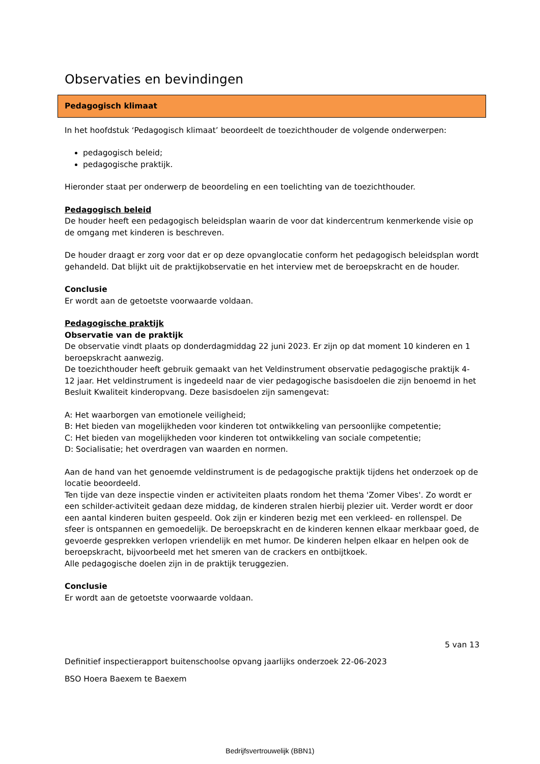Observaties en bevindingen
Pedagogisch klimaat
In het hoofdstuk ‘Pedagogisch klimaat’ beoordeelt de toezichthouder de volgende onderwerpen:
pedagogisch beleid;
pedagogische praktijk.
Hieronder staat per onderwerp de beoordeling en een toelichting van de toezichthouder.
Pedagogisch beleid
De houder heeft een pedagogisch beleidsplan waarin de voor dat kindercentrum kenmerkende visie op de omgang met kinderen is beschreven.
De houder draagt er zorg voor dat er op deze opvanglocatie conform het pedagogisch beleidsplan wordt gehandeld. Dat blijkt uit de praktijkobservatie en het interview met de beroepskracht en de houder.
Conclusie
Er wordt aan de getoetste voorwaarde voldaan.
Pedagogische praktijk
Observatie van de praktijk
De observatie vindt plaats op donderdagmiddag 22 juni 2023. Er zijn op dat moment 10 kinderen en 1 beroepskracht aanwezig.
De toezichthouder heeft gebruik gemaakt van het Veldinstrument observatie pedagogische praktijk 4-12 jaar. Het veldinstrument is ingedeeld naar de vier pedagogische basisdoelen die zijn benoemd in het Besluit Kwaliteit kinderopvang. Deze basisdoelen zijn samengevat:
A: Het waarborgen van emotionele veiligheid;
B: Het bieden van mogelijkheden voor kinderen tot ontwikkeling van persoonlijke competentie;
C: Het bieden van mogelijkheden voor kinderen tot ontwikkeling van sociale competentie;
D: Socialisatie; het overdragen van waarden en normen.
Aan de hand van het genoemde veldinstrument is de pedagogische praktijk tijdens het onderzoek op de locatie beoordeeld.
Ten tijde van deze inspectie vinden er activiteiten plaats rondom het thema 'Zomer Vibes'. Zo wordt er een schilder-activiteit gedaan deze middag, de kinderen stralen hierbij plezier uit. Verder wordt er door een aantal kinderen buiten gespeeld. Ook zijn er kinderen bezig met een verkleed- en rollenspel. De sfeer is ontspannen en gemoedelijk. De beroepskracht en de kinderen kennen elkaar merkbaar goed, de gevoerde gesprekken verlopen vriendelijk en met humor. De kinderen helpen elkaar en helpen ook de beroepskracht, bijvoorbeeld met het smeren van de crackers en ontbijtkoek.
Alle pedagogische doelen zijn in de praktijk teruggezien.
Conclusie
Er wordt aan de getoetste voorwaarde voldaan.
5 van 13
Definitief inspectierapport buitenschoolse opvang jaarlijks onderzoek 22-06-2023
BSO Hoera Baexem te Baexem
Bedrijfsvertrouwelijk (BBN1)